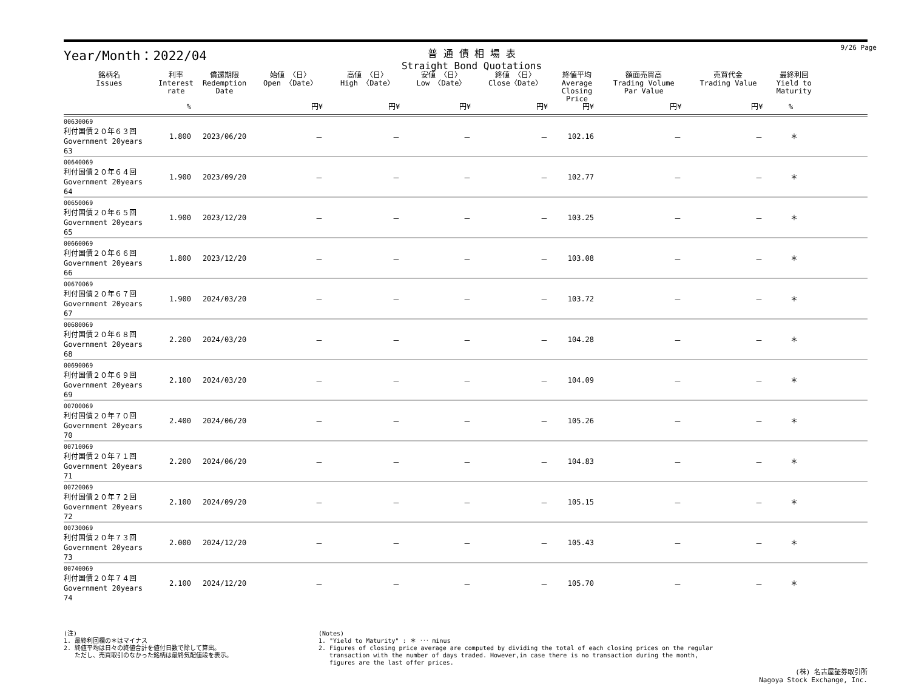Year/Month：2022/04
普 通 債 相 場 表
Straight Bond Quotations
9/26 Page
| 銘柄名 Issues | 利率 Interest rate | 償還期限 Redemption Date | 始値 〈日〉 Open 〈Date〉 | 高値 〈日〉 High 〈Date〉 | 安値 〈日〉 Low 〈Date〉 | 終値 〈日〉 Close〈Date〉 | 終値平均 Average Closing Price | 額面売買高 Trading Volume Par Value | 売買代金 Trading Value | 最終利回 Yield to Maturity | |
| --- | --- | --- | --- | --- | --- | --- | --- | --- | --- | --- | --- |
| | % | | 円¥ | 円¥ | 円¥ | 円¥ | 円¥ | 円¥ | 円¥ | % | |
| 00630069 利付国債２０年６３回 Government 20years 63 | 1.800 | 2023/06/20 | － | － | － | － | 102.16 | － | － | ＊ | |
| 00640069 利付国債２０年６４回 Government 20years 64 | 1.900 | 2023/09/20 | － | － | － | － | 102.77 | － | － | ＊ | |
| 00650069 利付国債２０年６５回 Government 20years 65 | 1.900 | 2023/12/20 | － | － | － | － | 103.25 | － | － | ＊ | |
| 00660069 利付国債２０年６６回 Government 20years 66 | 1.800 | 2023/12/20 | － | － | － | － | 103.08 | － | － | ＊ | |
| 00670069 利付国債２０年６７回 Government 20years 67 | 1.900 | 2024/03/20 | － | － | － | － | 103.72 | － | － | ＊ | |
| 00680069 利付国債２０年６８回 Government 20years 68 | 2.200 | 2024/03/20 | － | － | － | － | 104.28 | － | － | ＊ | |
| 00690069 利付国債２０年６９回 Government 20years 69 | 2.100 | 2024/03/20 | － | － | － | － | 104.09 | － | － | ＊ | |
| 00700069 利付国債２０年７０回 Government 20years 70 | 2.400 | 2024/06/20 | － | － | － | － | 105.26 | － | － | ＊ | |
| 00710069 利付国債２０年７１回 Government 20years 71 | 2.200 | 2024/06/20 | － | － | － | － | 104.83 | － | － | ＊ | |
| 00720069 利付国債２０年７２回 Government 20years 72 | 2.100 | 2024/09/20 | － | － | － | － | 105.15 | － | － | ＊ | |
| 00730069 利付国債２０年７３回 Government 20years 73 | 2.000 | 2024/12/20 | － | － | － | － | 105.43 | － | － | ＊ | |
| 00740069 利付国債２０年７４回 Government 20years 74 | 2.100 | 2024/12/20 | － | － | － | － | 105.70 | － | － | ＊ | |
(注)
1. 最終利回欄の＊はマイナス
2. 終値平均は日々の終値合計を値付日数で除して算出。
ただし、売買取引のなかった銘柄は最終気配値段を表示。
(Notes)
1. "Yield to Maturity" : ＊ ･･･ minus
2. Figures of closing price average are computed by dividing the total of each closing prices on the regular
transaction with the number of days traded. However,in case there is no transaction during the month,
figures are the last offer prices.
(株) 名古屋証券取引所
Nagoya Stock Exchange, Inc.